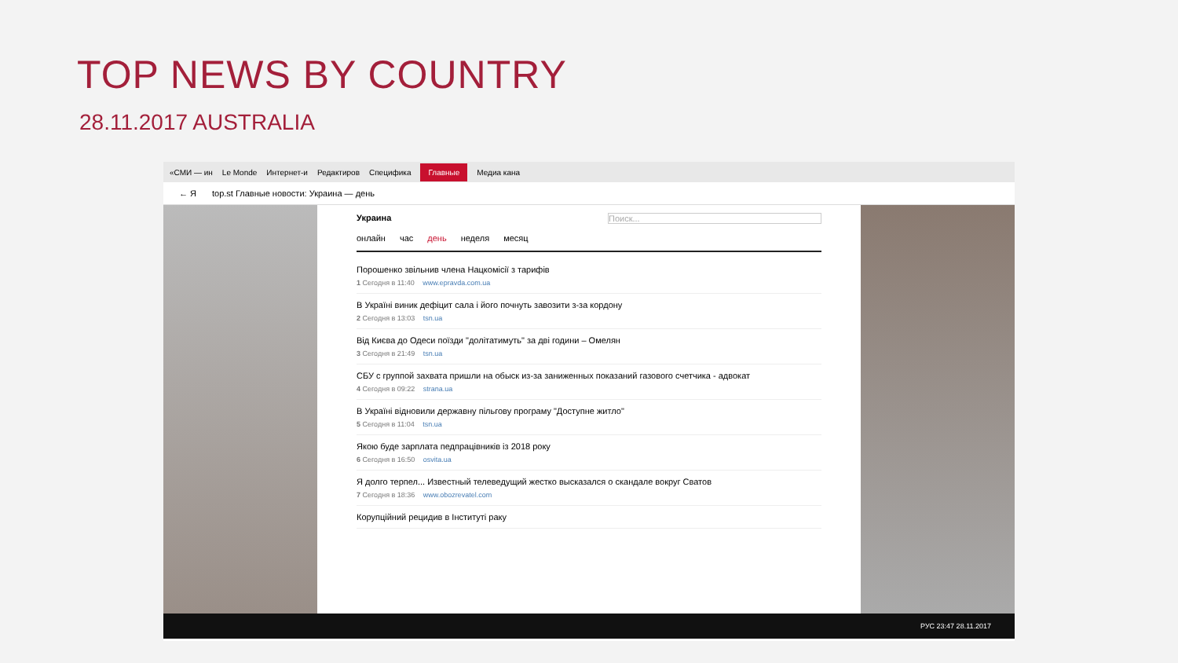TOP NEWS BY COUNTRY
28.11.2017 AUSTRALIA
«СМИ — ин Le Monde Интернет-и Редактиров Специфика Главные Медиа кана
← Я top.st Главные новости: Украина — день
Украина Поиск...
онлайн час день неделя месяц
Порошенко звільнив члена Нацкомісії з тарифів
1 Сегодня в 11:40 www.epravda.com.ua
В Україні виник дефіцит сала і його почнуть завозити з-за кордону
2 Сегодня в 13:03 tsn.ua
Від Києва до Одеси поїзди "долітатимуть" за дві години – Омелян
3 Сегодня в 21:49 tsn.ua
СБУ с группой захвата пришли на обыск из-за заниженных показаний газового счетчика - адвокат
4 Сегодня в 09:22 strana.ua
В Україні відновили державну пільгову програму "Доступне житло"
5 Сегодня в 11:04 tsn.ua
Якою буде зарплата педпрацівників із 2018 року
6 Сегодня в 16:50 osvita.ua
Я долго терпел... Известный телеведущий жестко высказался о скандале вокруг Сватов
7 Сегодня в 18:36 www.obozrevatel.com
Корупційний рецидив в Інституті раку
РУС 23:47 28.11.2017